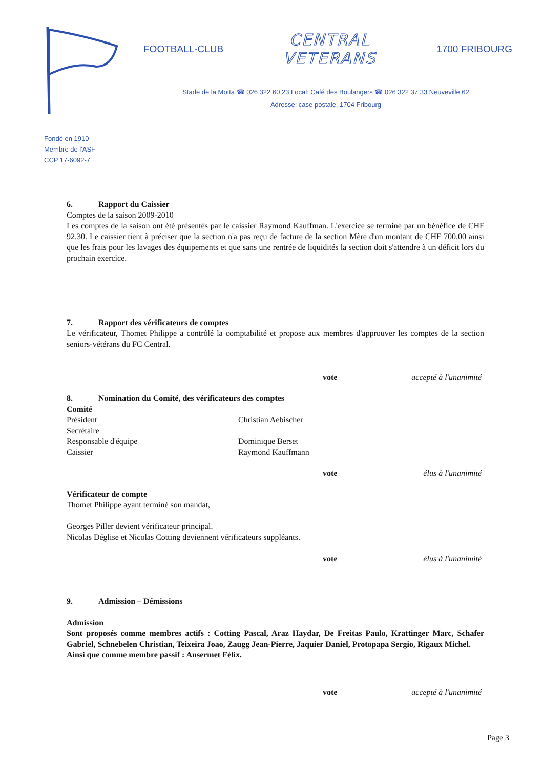FOOTBALL-CLUB
CENTRAL
VETERANS
1700 FRIBOURG
Stade de la Motta ☎ 026 322 60 23 Local: Café des Boulangers ☎ 026 322 37 33 Neuveville 62
Adresse: case postale, 1704 Fribourg
Fondé en 1910
Membre de l'ASF
CCP 17-6092-7
6. Rapport du Caissier
Comptes de la saison 2009-2010
Les comptes de la saison ont été présentés par le caissier Raymond Kauffman. L'exercice se termine par un bénéfice de CHF 92.30. Le caissier tient à préciser que la section n'a pas reçu de facture de la section Mère d'un montant de CHF 700.00 ainsi que les frais pour les lavages des équipements et que sans une rentrée de liquidités la section doit s'attendre à un déficit lors du prochain exercice.
7. Rapport des vérificateurs de comptes
Le vérificateur, Thomet Philippe a contrôlé la comptabilité et propose aux membres d'approuver les comptes de la section seniors-vétérans du FC Central.
vote accepté à l'unanimité
8. Nomination du Comité, des vérificateurs des comptes
Comité
Président Christian Aebischer
Secrétaire
Responsable d'équipe Dominique Berset
Caissier Raymond Kauffmann
vote élus à l'unanimité
Vérificateur de compte
Thomet Philippe ayant terminé son mandat,
Georges Piller devient vérificateur principal.
Nicolas Déglise et Nicolas Cotting deviennent vérificateurs suppléants.
vote élus à l'unanimité
9. Admission – Démissions
Admission
Sont proposés comme membres actifs : Cotting Pascal, Araz Haydar, De Freitas Paulo, Krattinger Marc, Schafer Gabriel, Schnebelen Christian, Teixeira Joao, Zaugg Jean-Pierre, Jaquier Daniel, Protopapa Sergio, Rigaux Michel.
Ainsi que comme membre passif : Ansermet Félix.
vote accepté à l'unanimité
Page 3